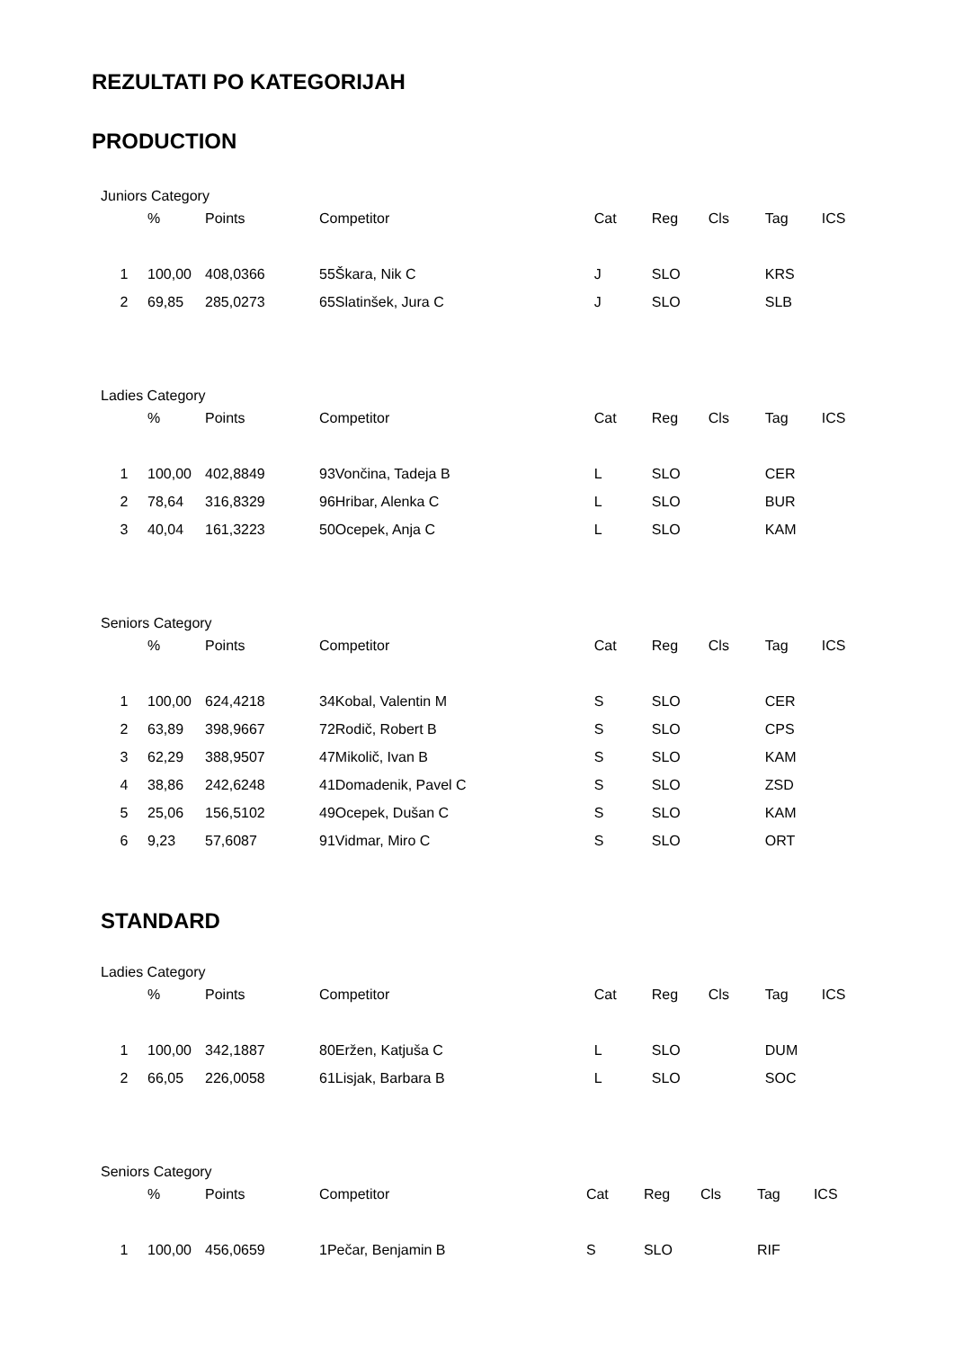REZULTATI PO KATEGORIJAH
PRODUCTION
Juniors Category
| | % | Points | Competitor | | Cat | Reg | Cls | Tag | ICS |
| --- | --- | --- | --- | --- | --- | --- | --- | --- | --- |
| 1 | 100,00 | 408,0366 | 55 | Škara, Nik C | J | SLO | | KRS | |
| 2 | 69,85 | 285,0273 | 65 | Slatinšek, Jura C | J | SLO | | SLB | |
Ladies Category
| | % | Points | Competitor | | Cat | Reg | Cls | Tag | ICS |
| --- | --- | --- | --- | --- | --- | --- | --- | --- | --- |
| 1 | 100,00 | 402,8849 | 93 | Vončina, Tadeja B | L | SLO | | CER | |
| 2 | 78,64 | 316,8329 | 96 | Hribar, Alenka C | L | SLO | | BUR | |
| 3 | 40,04 | 161,3223 | 50 | Ocepek, Anja C | L | SLO | | KAM | |
Seniors Category
| | % | Points | Competitor | | Cat | Reg | Cls | Tag | ICS |
| --- | --- | --- | --- | --- | --- | --- | --- | --- | --- |
| 1 | 100,00 | 624,4218 | 34 | Kobal, Valentin M | S | SLO | | CER | |
| 2 | 63,89 | 398,9667 | 72 | Rodič, Robert B | S | SLO | | CPS | |
| 3 | 62,29 | 388,9507 | 47 | Mikolič, Ivan B | S | SLO | | KAM | |
| 4 | 38,86 | 242,6248 | 41 | Domadenik, Pavel C | S | SLO | | ZSD | |
| 5 | 25,06 | 156,5102 | 49 | Ocepek, Dušan C | S | SLO | | KAM | |
| 6 | 9,23 | 57,6087 | 91 | Vidmar, Miro C | S | SLO | | ORT | |
STANDARD
Ladies Category
| | % | Points | Competitor | | Cat | Reg | Cls | Tag | ICS |
| --- | --- | --- | --- | --- | --- | --- | --- | --- | --- |
| 1 | 100,00 | 342,1887 | 80 | Eržen, Katjuša C | L | SLO | | DUM | |
| 2 | 66,05 | 226,0058 | 61 | Lisjak, Barbara B | L | SLO | | SOC | |
Seniors Category
| | % | Points | Competitor | | Cat | Reg | Cls | Tag | ICS |
| --- | --- | --- | --- | --- | --- | --- | --- | --- | --- |
| 1 | 100,00 | 456,0659 | 1 | Pečar, Benjamin B | S | SLO | | RIF | |